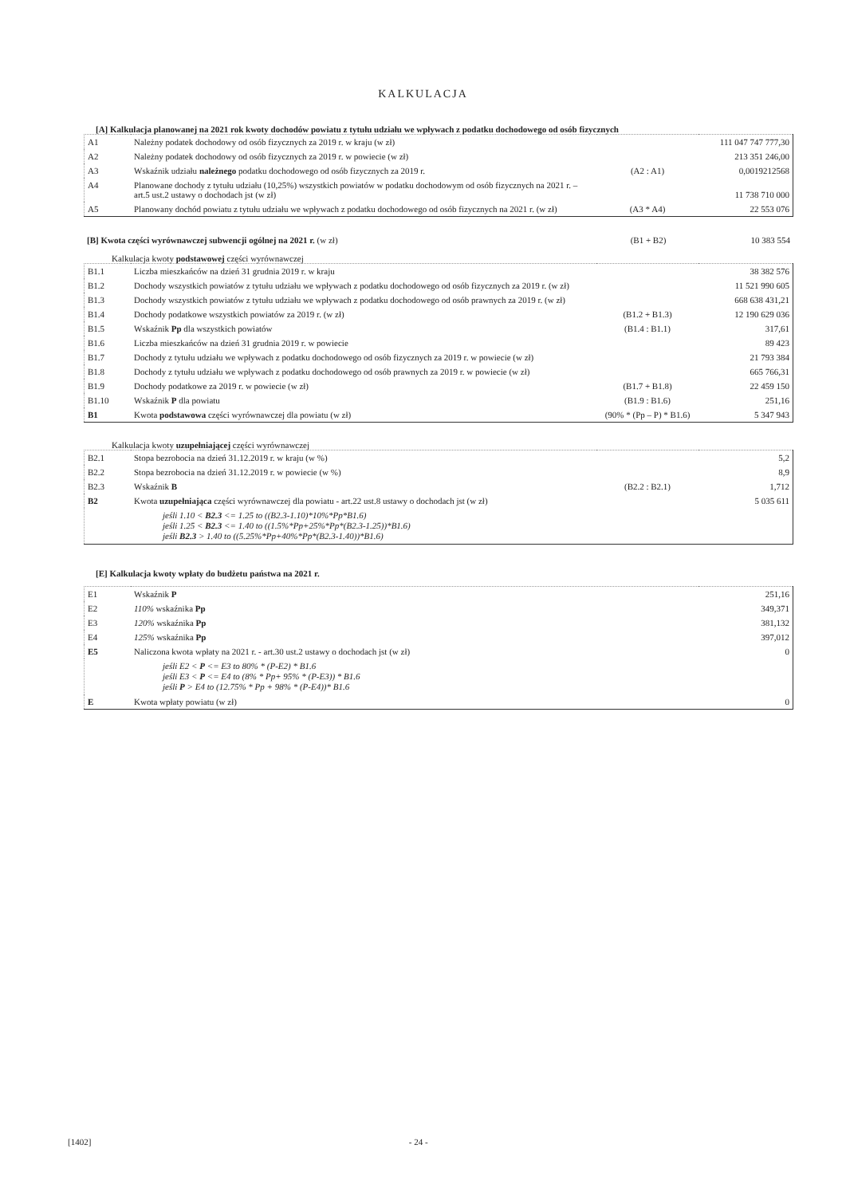KALKULACJA
[A] Kalkulacja planowanej na 2021 rok kwoty dochodów powiatu z tytułu udziału we wpływach z podatku dochodowego od osób fizycznych
| A1 | Należny podatek dochodowy od osób fizycznych za 2019 r. w kraju (w zł) | | 111 047 747 777,30 |
| A2 | Należny podatek dochodowy od osób fizycznych za 2019 r. w powiecie (w zł) | | 213 351 246,00 |
| A3 | Wskaźnik udziału należnego podatku dochodowego od osób fizycznych za 2019 r. | (A2 : A1) | 0,0019212568 |
| A4 | Planowane dochody z tytułu udziału (10,25%) wszystkich powiatów w podatku dochodowym od osób fizycznych na 2021 r. – art.5 ust.2 ustawy o dochodach jst (w zł) | | 11 738 710 000 |
| A5 | Planowany dochód powiatu z tytułu udziału we wpływach z podatku dochodowego od osób fizycznych na 2021 r. (w zł) | (A3 * A4) | 22 553 076 |
| [B] Kwota części wyrównawczej subwencji ogólnej na 2021 r. (w zł) | (B1 + B2) | 10 383 554 |
Kalkulacja kwoty podstawowej części wyrównawczej
| B1.1 | Liczba mieszkańców na dzień 31 grudnia 2019 r. w kraju | | 38 382 576 |
| B1.2 | Dochody wszystkich powiatów z tytułu udziału we wpływach z podatku dochodowego od osób fizycznych za 2019 r. (w zł) | | 11 521 990 605 |
| B1.3 | Dochody wszystkich powiatów z tytułu udziału we wpływach z podatku dochodowego od osób prawnych za 2019 r. (w zł) | | 668 638 431,21 |
| B1.4 | Dochody podatkowe wszystkich powiatów za 2019 r. (w zł) | (B1.2 + B1.3) | 12 190 629 036 |
| B1.5 | Wskaźnik Pp dla wszystkich powiatów | (B1.4 : B1.1) | 317,61 |
| B1.6 | Liczba mieszkańców na dzień 31 grudnia 2019 r. w powiecie | | 89 423 |
| B1.7 | Dochody z tytułu udziału we wpływach z podatku dochodowego od osób fizycznych za 2019 r. w powiecie (w zł) | | 21 793 384 |
| B1.8 | Dochody z tytułu udziału we wpływach z podatku dochodowego od osób prawnych za 2019 r. w powiecie (w zł) | | 665 766,31 |
| B1.9 | Dochody podatkowe za 2019 r. w powiecie (w zł) | (B1.7 + B1.8) | 22 459 150 |
| B1.10 | Wskaźnik P dla powiatu | (B1.9 : B1.6) | 251,16 |
| B1 | Kwota podstawowa części wyrównawczej dla powiatu (w zł) | (90% * (Pp – P) * B1.6) | 5 347 943 |
Kalkulacja kwoty uzupełniającej części wyrównawczej
| B2.1 | Stopa bezrobocia na dzień 31.12.2019 r. w kraju (w %) | | 5,2 |
| B2.2 | Stopa bezrobocia na dzień 31.12.2019 r. w powiecie (w %) | | 8,9 |
| B2.3 | Wskaźnik B | (B2.2 : B2.1) | 1,712 |
| B2 | Kwota uzupełniająca części wyrównawczej dla powiatu - art.22 ust.8 ustawy o dochodach jst (w zł) | | 5 035 611 |
| | jeśli 1.10 < B2.3 <= 1.25 to ((B2.3-1.10)*10%*Pp*B1.6) jeśli 1.25 < B2.3 <= 1.40 to ((1.5%*Pp+25%*Pp*(B2.3-1.25))*B1.6) jeśli B2.3 > 1.40 to ((5.25%*Pp+40%*Pp*(B2.3-1.40))*B1.6) | | |
[E] Kalkulacja kwoty wpłaty do budżetu państwa na 2021 r.
| E1 | Wskaźnik P | 251,16 |
| E2 | 110% wskaźnika Pp | 349,371 |
| E3 | 120% wskaźnika Pp | 381,132 |
| E4 | 125% wskaźnika Pp | 397,012 |
| E5 | Naliczona kwota wpłaty na 2021 r. - art.30 ust.2 ustawy o dochodach jst (w zł) | 0 |
| | jeśli E2 < P <= E3 to 80% * (P-E2) * B1.6 jeśli E3 < P <= E4 to (8% * Pp+ 95% * (P-E3)) * B1.6 jeśli P > E4 to (12.75% * Pp + 98% * (P-E4))* B1.6 | |
| E | Kwota wpłaty powiatu (w zł) | 0 |
[1402] - 24 -